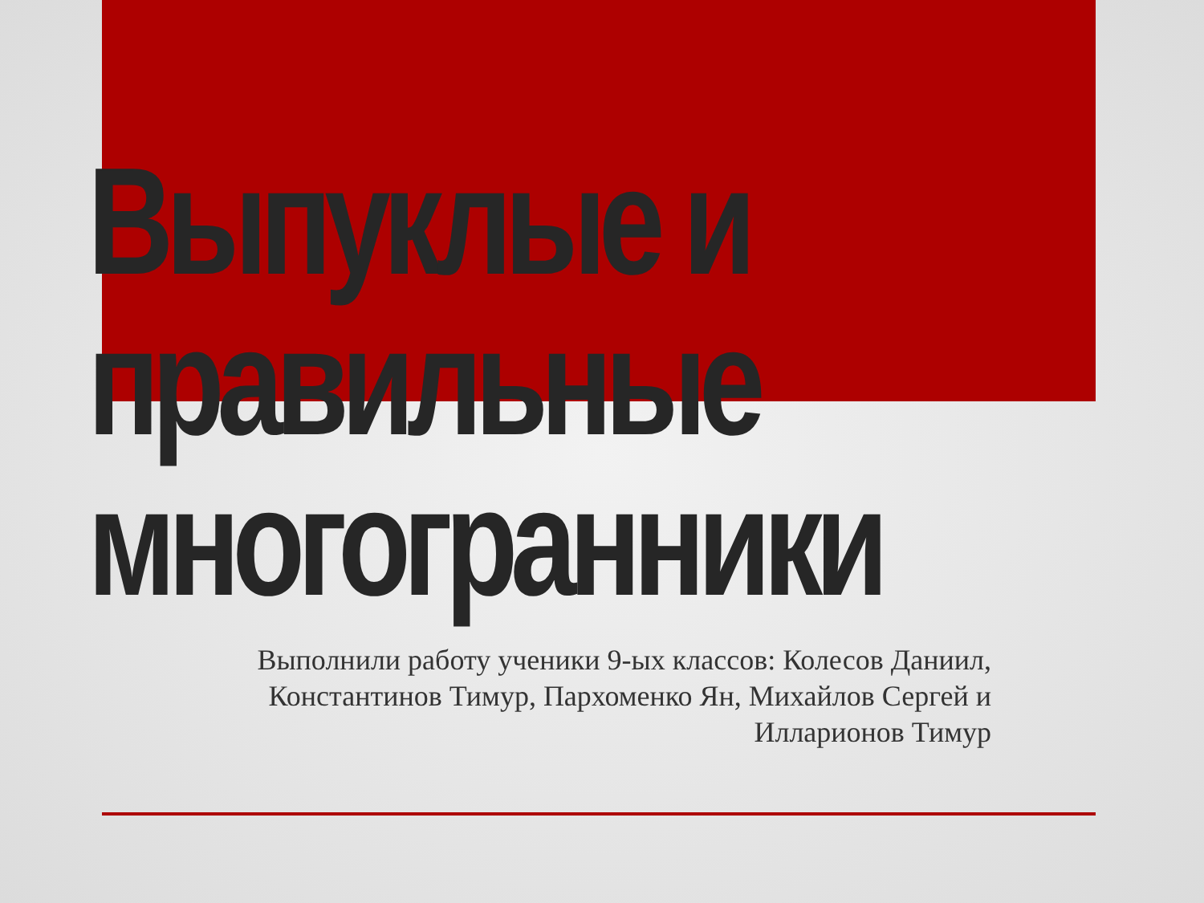Выпуклые и
правильные
многогранники
Выполнили работу ученики 9-ых классов: Колесов Даниил, Константинов Тимур, Пархоменко Ян, Михайлов Сергей и Илларионов Тимур